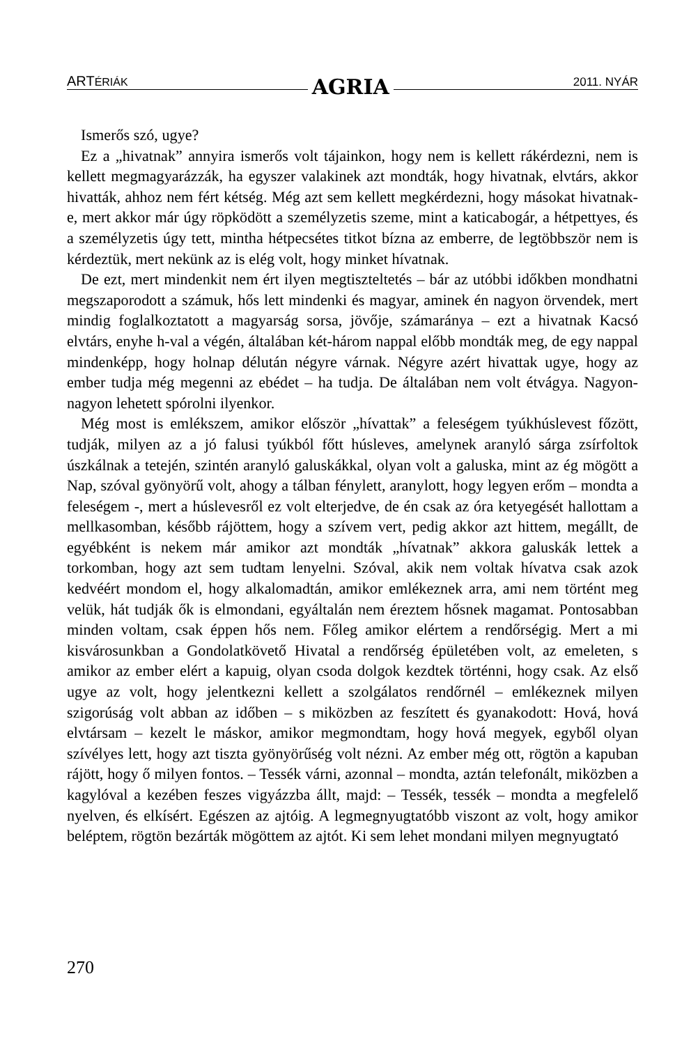ARTÉRIÁK AGRIA 2011. NYÁR
Ismerős szó, ugye?
Ez a „hivatnak” annyira ismerős volt tájainkon, hogy nem is kellett rákérdezni, nem is kellett megmagyarázzák, ha egyszer valakinek azt mondták, hogy hivatnak, elvtárs, akkor hivatták, ahhoz nem fért kétség. Még azt sem kellett megkérdezni, hogy másokat hivatnak-e, mert akkor már úgy röpködött a személyzetis szeme, mint a katicabogár, a hétpettyes, és a személyzetis úgy tett, mintha hétpecsétes titkot bízna az emberre, de legtöbbször nem is kérdeztük, mert nekünk az is elég volt, hogy minket hívatnak.
De ezt, mert mindenkit nem ért ilyen megtiszteltetés – bár az utóbbi időkben mondhatni megszaporodott a számuk, hős lett mindenki és magyar, aminek én nagyon örvendek, mert mindig foglalkoztatott a magyarság sorsa, jövője, számaránya – ezt a hivatnak Kacsó elvtárs, enyhe h-val a végén, általában két-három nappal előbb mondták meg, de egy nappal mindenképp, hogy holnap délután négyre várnak. Négyre azért hivattak ugye, hogy az ember tudja még megenni az ebédet – ha tudja. De általában nem volt étvágya. Nagyon-nagyon lehetett spórolni ilyenkor.
Még most is emlékszem, amikor először „hívattak” a feleségem tyúkhúslevest főzött, tudják, milyen az a jó falusi tyúkból főtt húsleves, amelynek aranyló sárga zsírfoltok úszkálnak a tetején, szintén aranyló galuskákkal, olyan volt a galuska, mint az ég mögött a Nap, szóval gyönyörű volt, ahogy a tálban fénylett, aranylott, hogy legyen erőm – mondta a feleségem -, mert a húslevesről ez volt elterjedve, de én csak az óra ketyegését hallottam a mellkasomban, később rájöttem, hogy a szívem vert, pedig akkor azt hittem, megállt, de egyébként is nekem már amikor azt mondták „hívatnak” akkora galuskák lettek a torkomban, hogy azt sem tudtam lenyelni. Szóval, akik nem voltak hívatva csak azok kedvéért mondom el, hogy alkalomadtán, amikor emlékeznek arra, ami nem történt meg velük, hát tudják ők is elmondani, egyáltalán nem éreztem hősnek magamat. Pontosabban minden voltam, csak éppen hős nem. Főleg amikor elértem a rendőrségig. Mert a mi kisvárosunkban a Gondolatkövető Hivatal a rendőrség épületében volt, az emeleten, s amikor az ember elért a kapuig, olyan csoda dolgok kezdtek történni, hogy csak. Az első ugye az volt, hogy jelentkezni kellett a szolgálatos rendőrnél – emlékeznek milyen szigorúság volt abban az időben – s miközben az feszített és gyanakodott: Hová, hová elvtársam – kezelt le máskor, amikor megmondtam, hogy hová megyek, egyből olyan szívélyes lett, hogy azt tiszta gyönyörűség volt nézni. Az ember még ott, rögtön a kapuban rájött, hogy ő milyen fontos. – Tessék várni, azonnal – mondta, aztán telefonált, miközben a kagylóval a kezében feszes vigyázzba állt, majd: – Tessék, tessék – mondta a megfelelő nyelven, és elkísért. Egészen az ajtóig. A legmegnyugtatóbb viszont az volt, hogy amikor beléptem, rögtön bezárták mögöttem az ajtót. Ki sem lehet mondani milyen megnyugtató
270